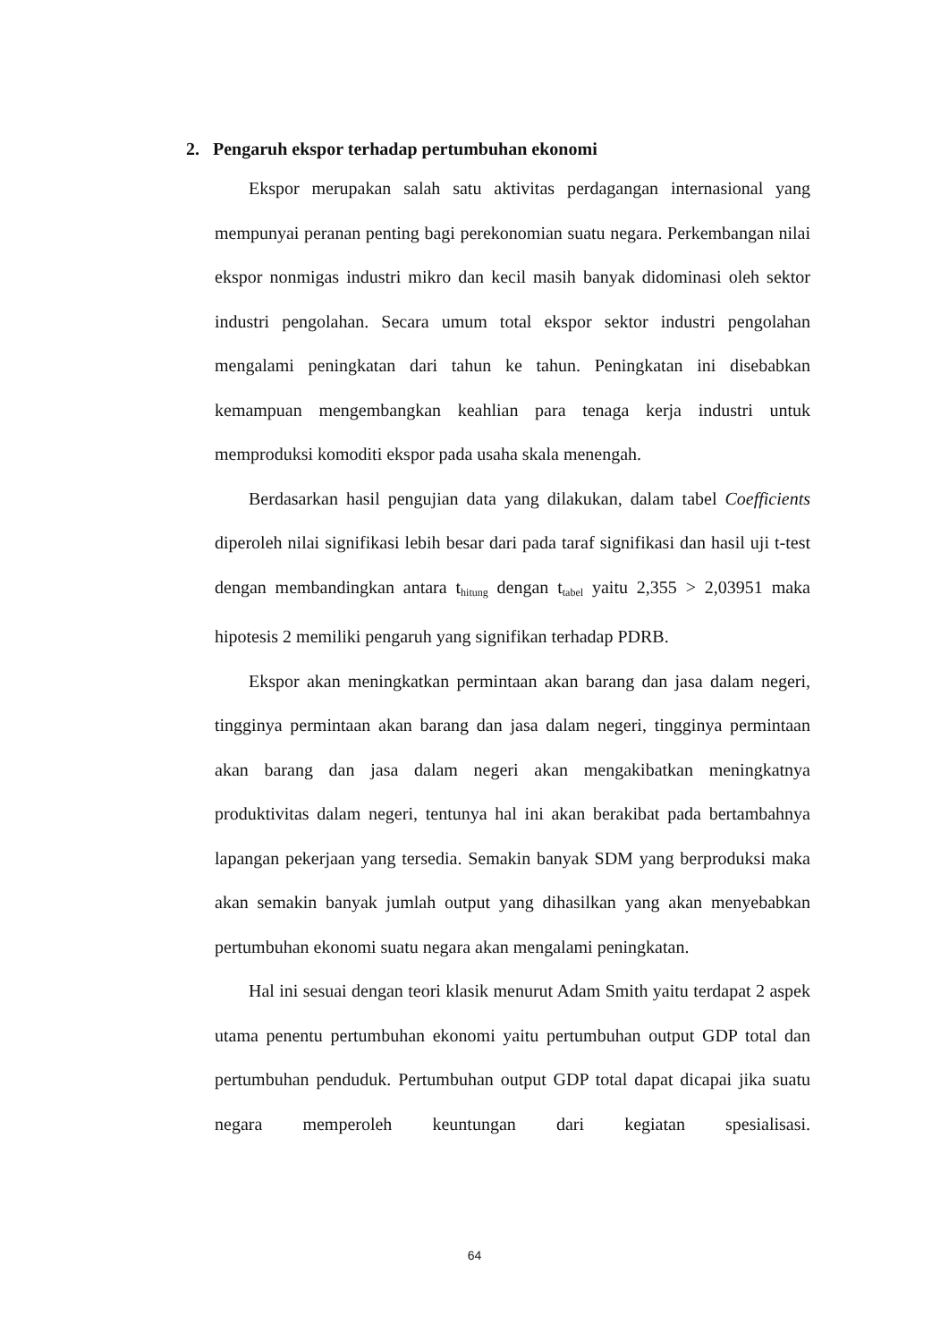2. Pengaruh ekspor terhadap pertumbuhan ekonomi
Ekspor merupakan salah satu aktivitas perdagangan internasional yang mempunyai peranan penting bagi perekonomian suatu negara. Perkembangan nilai ekspor nonmigas industri mikro dan kecil masih banyak didominasi oleh sektor industri pengolahan. Secara umum total ekspor sektor industri pengolahan mengalami peningkatan dari tahun ke tahun. Peningkatan ini disebabkan kemampuan mengembangkan keahlian para tenaga kerja industri untuk memproduksi komoditi ekspor pada usaha skala menengah.
Berdasarkan hasil pengujian data yang dilakukan, dalam tabel Coefficients diperoleh nilai signifikasi lebih besar dari pada taraf signifikasi dan hasil uji t-test dengan membandingkan antara t<sub>hitung</sub> dengan t<sub>tabel</sub> yaitu 2,355 > 2,03951 maka hipotesis 2 memiliki pengaruh yang signifikan terhadap PDRB.
Ekspor akan meningkatkan permintaan akan barang dan jasa dalam negeri, tingginya permintaan akan barang dan jasa dalam negeri, tingginya permintaan akan barang dan jasa dalam negeri akan mengakibatkan meningkatnya produktivitas dalam negeri, tentunya hal ini akan berakibat pada bertambahnya lapangan pekerjaan yang tersedia. Semakin banyak SDM yang berproduksi maka akan semakin banyak jumlah output yang dihasilkan yang akan menyebabkan pertumbuhan ekonomi suatu negara akan mengalami peningkatan.
Hal ini sesuai dengan teori klasik menurut Adam Smith yaitu terdapat 2 aspek utama penentu pertumbuhan ekonomi yaitu pertumbuhan output GDP total dan pertumbuhan penduduk. Pertumbuhan output GDP total dapat dicapai jika suatu negara memperoleh keuntungan dari kegiatan spesialisasi.
64